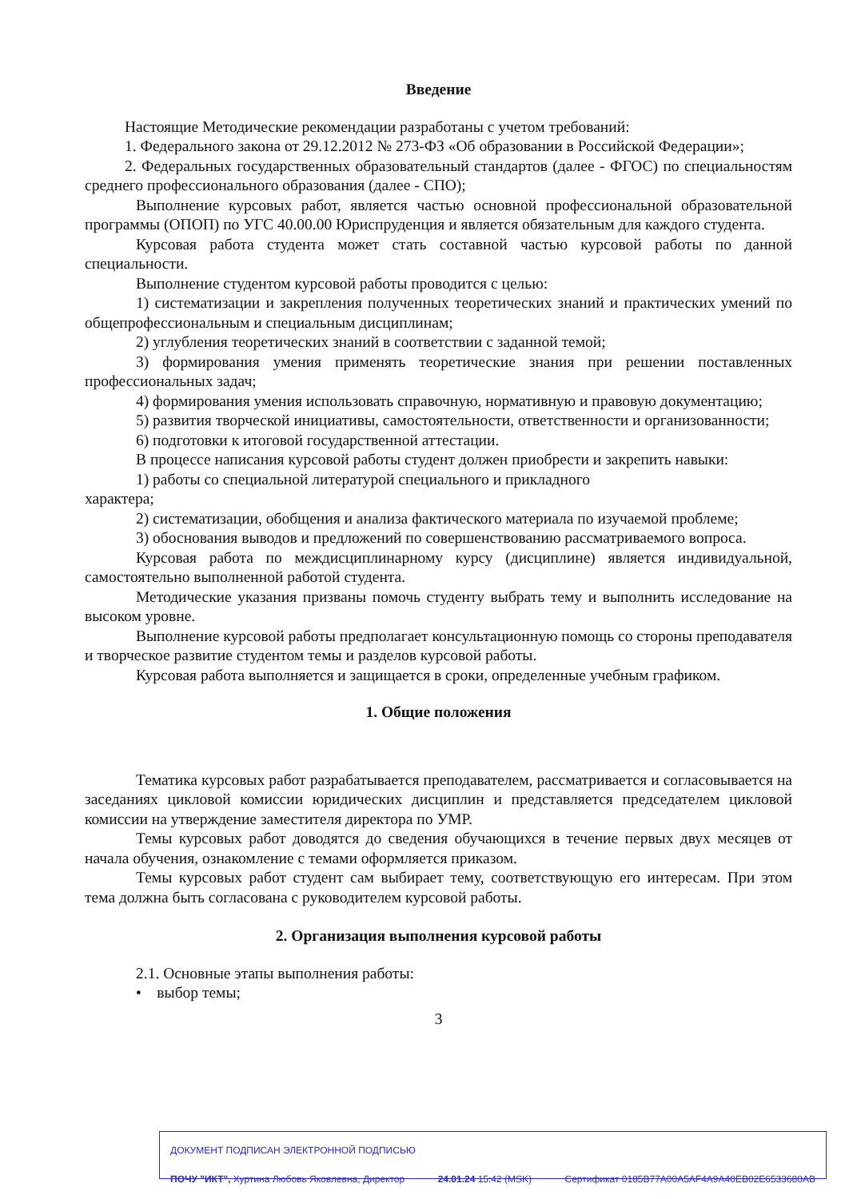Введение
Настоящие Методические рекомендации разработаны с учетом требований:
1. Федерального закона от 29.12.2012 № 273-ФЗ «Об образовании в Российской Федерации»;
2. Федеральных государственных образовательный стандартов (далее - ФГОС) по специальностям среднего профессионального образования (далее - СПО);
Выполнение курсовых работ, является частью основной профессиональной образовательной программы (ОПОП) по УГС 40.00.00 Юриспруденция и является обязательным для каждого студента.
Курсовая работа студента может стать составной частью курсовой работы по данной специальности.
Выполнение студентом курсовой работы проводится с целью:
1) систематизации и закрепления полученных теоретических знаний и практических умений по общепрофессиональным и специальным дисциплинам;
2) углубления теоретических знаний в соответствии с заданной темой;
3) формирования умения применять теоретические знания при решении поставленных профессиональных задач;
4) формирования умения использовать справочную, нормативную и правовую документацию;
5) развития творческой инициативы, самостоятельности, ответственности и организованности;
6) подготовки к итоговой государственной аттестации.
В процессе написания курсовой работы студент должен приобрести и закрепить навыки:
1) работы со специальной литературой специального и прикладного
характера;
2) систематизации, обобщения и анализа фактического материала по изучаемой проблеме;
3) обоснования выводов и предложений по совершенствованию рассматриваемого вопроса.
Курсовая работа по междисциплинарному курсу (дисциплине) является индивидуальной, самостоятельно выполненной работой студента.
Методические указания призваны помочь студенту выбрать тему и выполнить исследование на высоком уровне.
Выполнение курсовой работы предполагает консультационную помощь со стороны преподавателя и творческое развитие студентом темы и разделов курсовой работы.
Курсовая работа выполняется и защищается в сроки, определенные учебным графиком.
1. Общие положения
Тематика курсовых работ разрабатывается преподавателем, рассматривается и согласовывается на заседаниях цикловой комиссии юридических дисциплин и представляется председателем цикловой комиссии на утверждение заместителя директора по УМР.
Темы курсовых работ доводятся до сведения обучающихся в течение первых двух месяцев от начала обучения, ознакомление с темами оформляется приказом.
Темы курсовых работ студент сам выбирает тему, соответствующую его интересам. При этом тема должна быть согласована с руководителем курсовой работы.
2. Организация выполнения курсовой работы
2.1. Основные этапы выполнения работы:
• выбор темы;
3
ДОКУМЕНТ ПОДПИСАН ЭЛЕКТРОННОЙ ПОДПИСЬЮ
ПОЧУ "ИКТ", Хуртина Любовь Яковлевна, Директор 24.01.24 15:42 (MSK) Сертификат 0185B77A00A5AF4A9A40EB02E6533680AB